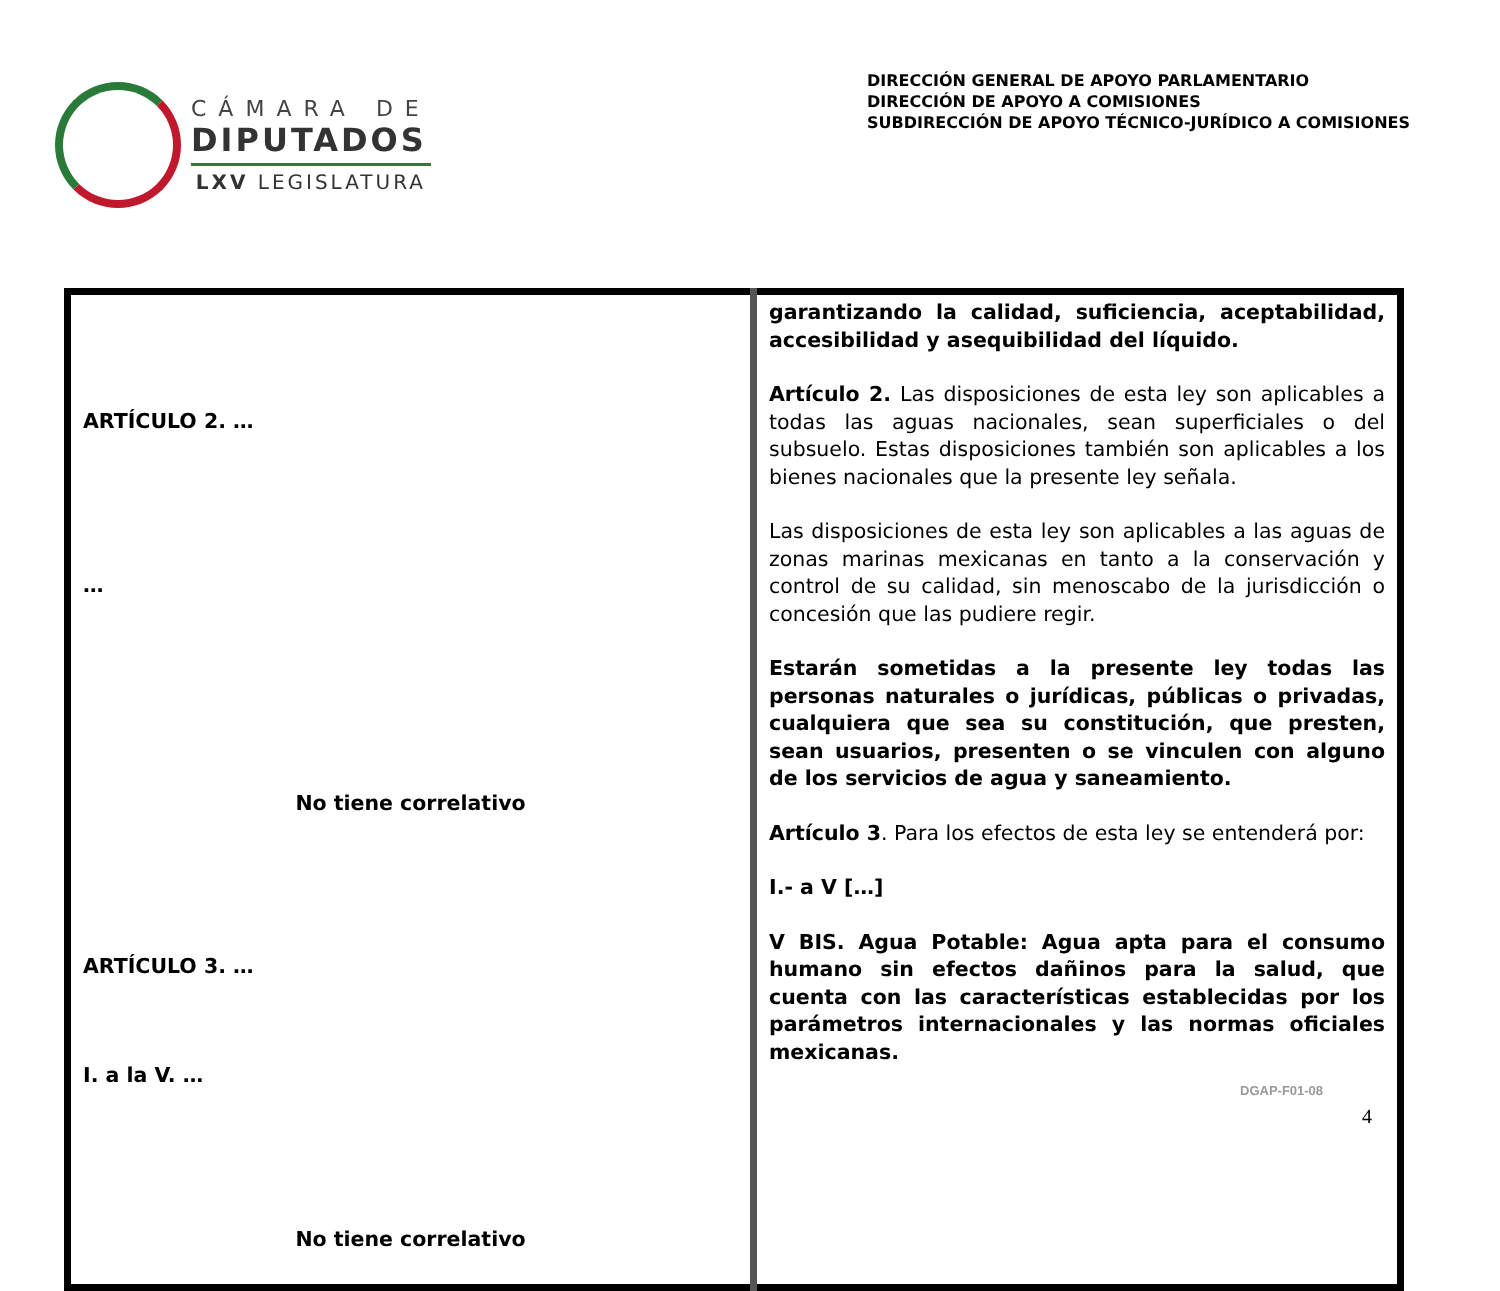CÁMARA DE
DIPUTADOS
LXV LEGISLATURA
DIRECCIÓN GENERAL DE APOYO PARLAMENTARIO
DIRECCIÓN DE APOYO A COMISIONES
SUBDIRECCIÓN DE APOYO TÉCNICO-JURÍDICO A COMISIONES
| ARTÍCULO 2. … … No tiene correlativo ARTÍCULO 3. … I. a la V. … No tiene correlativo | garantizando la calidad, suficiencia, aceptabilidad, accesibilidad y asequibilidad del líquido. Artículo 2. Las disposiciones de esta ley son aplicables a todas las aguas nacionales, sean superficiales o del subsuelo. Estas disposiciones también son aplicables a los bienes nacionales que la presente ley señala. Las disposiciones de esta ley son aplicables a las aguas de zonas marinas mexicanas en tanto a la conservación y control de su calidad, sin menoscabo de la jurisdicción o concesión que las pudiere regir. Estarán sometidas a la presente ley todas las personas naturales o jurídicas, públicas o privadas, cualquiera que sea su constitución, que presten, sean usuarios, presenten o se vinculen con alguno de los servicios de agua y saneamiento. Artículo 3 . Para los efectos de esta ley se entenderá por: I.- a V […] V BIS. Agua Potable: Agua apta para el consumo humano sin efectos dañinos para la salud, que cuenta con las características establecidas por los parámetros internacionales y las normas oficiales mexicanas. |
DGAP-F01-08
4